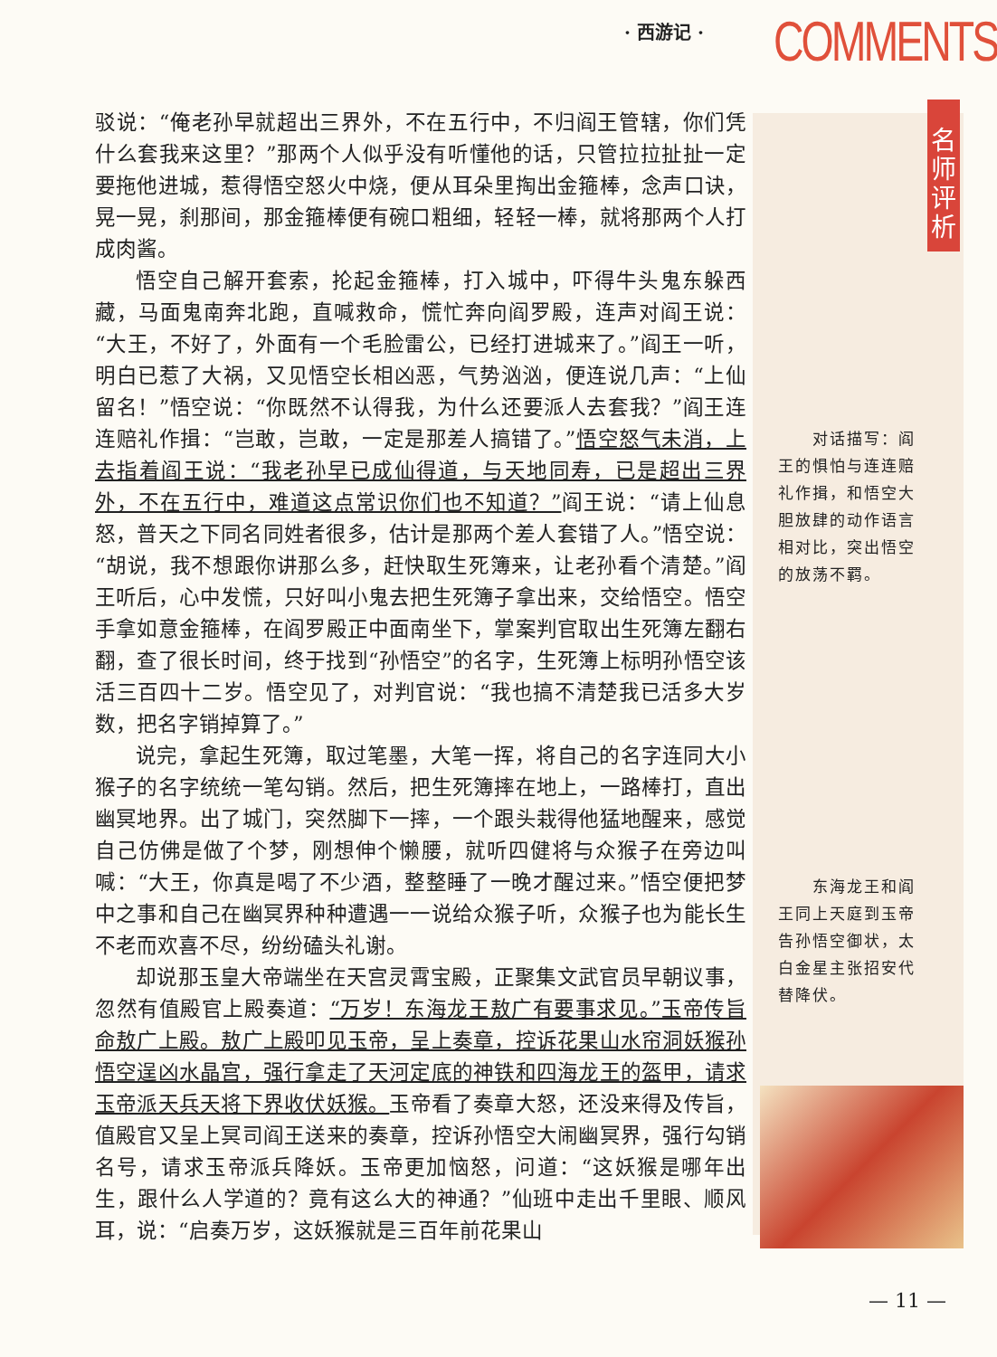· 西游记 · COMMENTS
名师评析
驳说：“俺老孙早就超出三界外，不在五行中，不归阎王管辖，你们凭什么套我来这里？”那两个人似乎没有听懂他的话，只管拉拉扯扯一定要拖他进城，惹得悟空怒火中烧，便从耳朵里掏出金箍棒，念声口诀，晃一晃，刹那间，那金箍棒便有碗口粗细，轻轻一棒，就将那两个人打成肉酱。
悟空自己解开套索，抡起金箍棒，打入城中，吓得牛头鬼东躲西藏，马面鬼南奔北跑，直喊救命，慌忙奔向阎罗殿，连声对阎王说：“大王，不好了，外面有一个毛脸雷公，已经打进城来了。”阎王一听，明白已惹了大祸，又见悟空长相凶恶，气势汹汹，便连说几声：“上仙留名！”悟空说：“你既然不认得我，为什么还要派人去套我？”阎王连连赔礼作揖：“岂敢，岂敢，一定是那差人搞错了。”悟空怒气未消，上去指着阎王说：“我老孙早已成仙得道，与天地同寿，已是超出三界外，不在五行中，难道这点常识你们也不知道？”阎王说：“请上仙息怒，普天之下同名同姓者很多，估计是那两个差人套错了人。”悟空说：“胡说，我不想跟你讲那么多，赶快取生死簿来，让老孙看个清楚。”阎王听后，心中发慌，只好叫小鬼去把生死簿子拿出来，交给悟空。悟空手拿如意金箍棒，在阎罗殿正中面南坐下，掌案判官取出生死簿左翻右翻，查了很长时间，终于找到“孙悟空”的名字，生死簿上标明孙悟空该活三百四十二岁。悟空见了，对判官说：“我也搞不清楚我已活多大岁数，把名字销掉算了。”
说完，拿起生死簿，取过笔墨，大笔一挥，将自己的名字连同大小猴子的名字统统一笔勾销。然后，把生死簿摔在地上，一路棒打，直出幽冥地界。出了城门，突然脚下一摔，一个跟头栽得他猛地醒来，感觉自己仿佛是做了个梦，刚想伸个懒腰，就听四健将与众猴子在旁边叫喊：“大王，你真是喝了不少酒，整整睡了一晚才醒过来。”悟空便把梦中之事和自己在幽冥界种种遭遇一一说给众猴子听，众猴子也为能长生不老而欢喜不尽，纷纷磕头礼谢。
却说那玉皇大帝端坐在天宫灵霄宝殿，正聚集文武官员早朝议事，忽然有值殿官上殿奏道：“万岁！东海龙王敖广有要事求见。”玉帝传旨命敖广上殿。敖广上殿叩见玉帝，呈上奏章，控诉花果山水帘洞妖猴孙悟空逞凶水晶宫，强行拿走了天河定底的神铁和四海龙王的盔甲，请求玉帝派天兵天将下界收伏妖猴。玉帝看了奏章大怒，还没来得及传旨，值殿官又呈上冥司阎王送来的奏章，控诉孙悟空大闹幽冥界，强行勾销名号，请求玉帝派兵降妖。玉帝更加恼怒，问道：“这妖猴是哪年出生，跟什么人学道的？竟有这么大的神通？”仙班中走出千里眼、顺风耳，说：“启奏万岁，这妖猴就是三百年前花果山
　　对话描写：阎王的惧怕与连连赔礼作揖，和悟空大胆放肆的动作语言相对比，突出悟空的放荡不羁。
　　东海龙王和阎王同上天庭到玉帝告孙悟空御状，太白金星主张招安代替降伏。
— 11 —